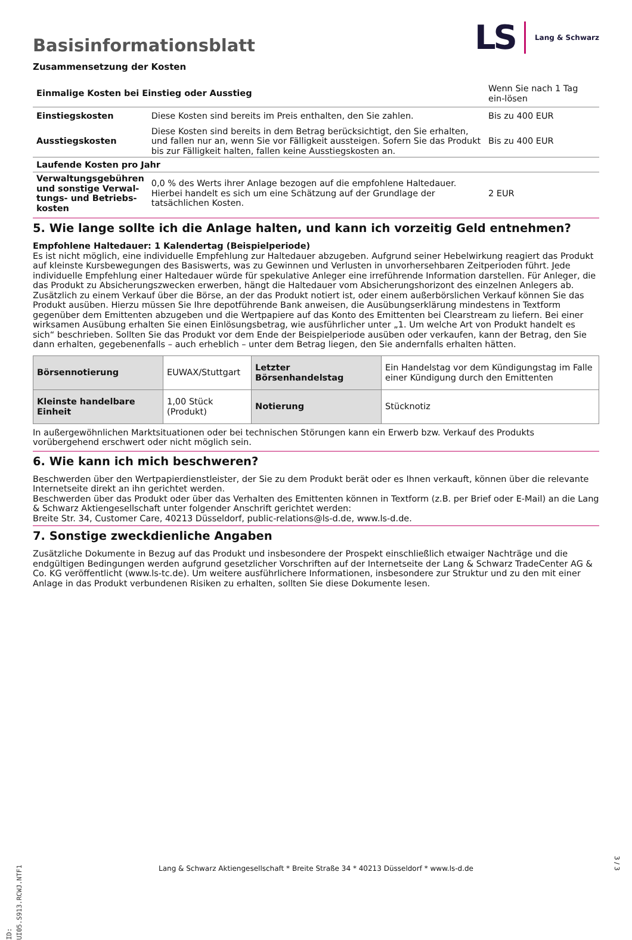LS Lang & Schwarz
Basisinformationsblatt
Zusammensetzung der Kosten
| Einmalige Kosten bei Einstieg oder Ausstieg | | Wenn Sie nach 1 Tag ein-lösen |
| Einstiegskosten | Diese Kosten sind bereits im Preis enthalten, den Sie zahlen. | Bis zu 400 EUR |
| Ausstiegskosten | Diese Kosten sind bereits in dem Betrag berücksichtigt, den Sie erhalten, und fallen nur an, wenn Sie vor Fälligkeit aussteigen. Sofern Sie das Produkt bis zur Fälligkeit halten, fallen keine Ausstiegskosten an. | Bis zu 400 EUR |
| Laufende Kosten pro Jahr | | |
| Verwaltungsgebühren und sonstige Verwal-tungs- und Betriebs-kosten | 0,0 % des Werts ihrer Anlage bezogen auf die empfohlene Haltedauer. Hierbei handelt es sich um eine Schätzung auf der Grundlage der tatsächlichen Kosten. | 2 EUR |
5. Wie lange sollte ich die Anlage halten, und kann ich vorzeitig Geld entnehmen?
Empfohlene Haltedauer: 1 Kalendertag (Beispielperiode)
Es ist nicht möglich, eine individuelle Empfehlung zur Haltedauer abzugeben. Aufgrund seiner Hebelwirkung reagiert das Produkt auf kleinste Kursbewegungen des Basiswerts, was zu Gewinnen und Verlusten in unvorhersehbaren Zeitperioden führt. Jede individuelle Empfehlung einer Haltedauer würde für spekulative Anleger eine irreführende Information darstellen. Für Anleger, die das Produkt zu Absicherungszwecken erwerben, hängt die Haltedauer vom Absicherungshorizont des einzelnen Anlegers ab.
Zusätzlich zu einem Verkauf über die Börse, an der das Produkt notiert ist, oder einem außerbörslichen Verkauf können Sie das Produkt ausüben. Hierzu müssen Sie Ihre depotführende Bank anweisen, die Ausübungserklärung mindestens in Textform gegenüber dem Emittenten abzugeben und die Wertpapiere auf das Konto des Emittenten bei Clearstream zu liefern. Bei einer wirksamen Ausübung erhalten Sie einen Einlösungsbetrag, wie ausführlicher unter „1. Um welche Art von Produkt handelt es sich“ beschrieben. Sollten Sie das Produkt vor dem Ende der Beispielperiode ausüben oder verkaufen, kann der Betrag, den Sie dann erhalten, gegebenenfalls – auch erheblich – unter dem Betrag liegen, den Sie andernfalls erhalten hätten.
| Börsennotierung | EUWAX/Stuttgart | Letzter Börsenhandelstag | Ein Handelstag vor dem Kündigungstag im Falle einer Kündigung durch den Emittenten |
| Kleinste handelbare Einheit | 1,00 Stück (Produkt) | Notierung | Stücknotiz |
In außergewöhnlichen Marktsituationen oder bei technischen Störungen kann ein Erwerb bzw. Verkauf des Produkts vorübergehend erschwert oder nicht möglich sein.
6. Wie kann ich mich beschweren?
Beschwerden über den Wertpapierdienstleister, der Sie zu dem Produkt berät oder es Ihnen verkauft, können über die relevante Internetseite direkt an ihn gerichtet werden.
Beschwerden über das Produkt oder über das Verhalten des Emittenten können in Textform (z.B. per Brief oder E-Mail) an die Lang & Schwarz Aktiengesellschaft unter folgender Anschrift gerichtet werden:
Breite Str. 34, Customer Care, 40213 Düsseldorf, public-relations@ls-d.de, www.ls-d.de.
7. Sonstige zweckdienliche Angaben
Zusätzliche Dokumente in Bezug auf das Produkt und insbesondere der Prospekt einschließlich etwaiger Nachträge und die endgültigen Bedingungen werden aufgrund gesetzlicher Vorschriften auf der Internetseite der Lang & Schwarz TradeCenter AG & Co. KG veröffentlicht (www.ls-tc.de). Um weitere ausführlichere Informationen, insbesondere zur Struktur und zu den mit einer Anlage in das Produkt verbundenen Risiken zu erhalten, sollten Sie diese Dokumente lesen.
ID: UI05.S913.RCWJ.NTF1
Lang & Schwarz Aktiengesellschaft * Breite Straße 34 * 40213 Düsseldorf * www.ls-d.de
3 / 3